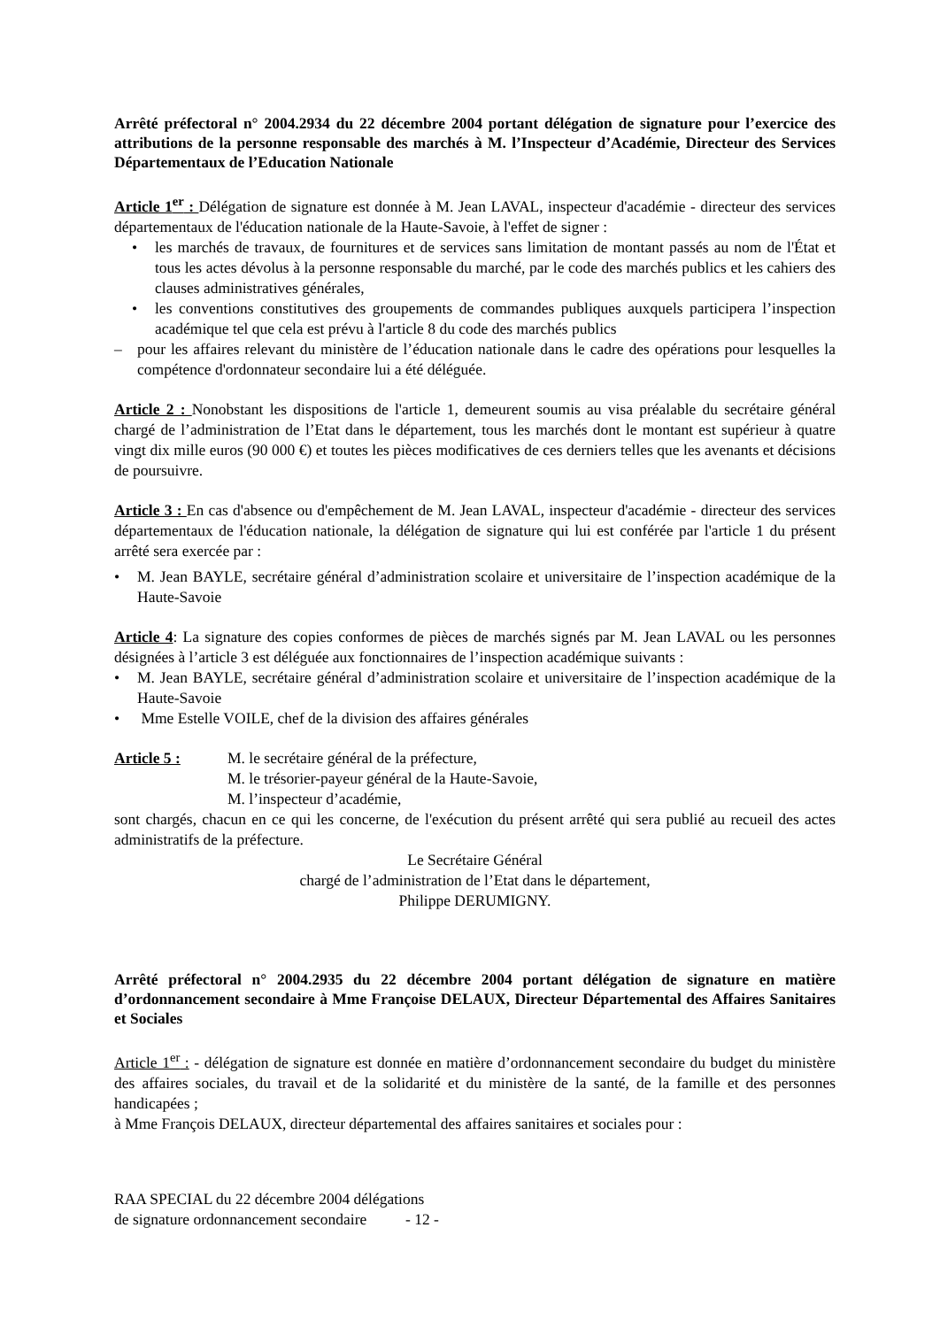Arrêté préfectoral n° 2004.2934 du 22 décembre 2004 portant délégation de signature pour l’exercice des attributions de la personne responsable des marchés à M. l’Inspecteur d’Académie, Directeur des Services Départementaux de l’Education Nationale
Article 1<sup>er</sup> : Délégation de signature est donnée à M. Jean LAVAL, inspecteur d'académie - directeur des services départementaux de l'éducation nationale de la Haute-Savoie, à l'effet de signer :
• les marchés de travaux, de fournitures et de services sans limitation de montant passés au nom de l'État et tous les actes dévolus à la personne responsable du marché, par le code des marchés publics et les cahiers des clauses administratives générales,
• les conventions constitutives des groupements de commandes publiques auxquels participera l’inspection académique tel que cela est prévu à l'article 8 du code des marchés publics
– pour les affaires relevant du ministère de l’éducation nationale dans le cadre des opérations pour lesquelles la compétence d'ordonnateur secondaire lui a été déléguée.
Article 2 : Nonobstant les dispositions de l'article 1, demeurent soumis au visa préalable du secrétaire général chargé de l’administration de l’Etat dans le département, tous les marchés dont le montant est supérieur à quatre vingt dix mille euros (90 000 €) et toutes les pièces modificatives de ces derniers telles que les avenants et décisions de poursuivre.
Article 3 : En cas d'absence ou d'empêchement de M. Jean LAVAL, inspecteur d'académie - directeur des services départementaux de l'éducation nationale, la délégation de signature qui lui est conférée par l'article 1 du présent arrêté sera exercée par :
• M. Jean BAYLE, secrétaire général d’administration scolaire et universitaire de l’inspection académique de la Haute-Savoie
Article 4: La signature des copies conformes de pièces de marchés signés par M. Jean LAVAL ou les personnes désignées à l’article 3 est déléguée aux fonctionnaires de l’inspection académique suivants :
• M. Jean BAYLE, secrétaire général d’administration scolaire et universitaire de l’inspection académique de la Haute-Savoie
• Mme Estelle VOILE, chef de la division des affaires générales
Article 5 : M. le secrétaire général de la préfecture,
M. le trésorier-payeur général de la Haute-Savoie,
M. l’inspecteur d’académie,
sont chargés, chacun en ce qui les concerne, de l'exécution du présent arrêté qui sera publié au recueil des actes administratifs de la préfecture.
Le Secrétaire Général
chargé de l’administration de l’Etat dans le département,
Philippe DERUMIGNY.
Arrêté préfectoral n° 2004.2935 du 22 décembre 2004 portant délégation de signature en matière d’ordonnancement secondaire à Mme Françoise DELAUX, Directeur Départemental des Affaires Sanitaires et Sociales
Article 1<sup>er</sup> : - délégation de signature est donnée en matière d’ordonnancement secondaire du budget du ministère des affaires sociales, du travail et de la solidarité et du ministère de la santé, de la famille et des personnes handicapées ;
à Mme François DELAUX, directeur départemental des affaires sanitaires et sociales pour :
RAA SPECIAL du 22 décembre 2004 délégations
de signature ordonnancement secondaire - 12 -